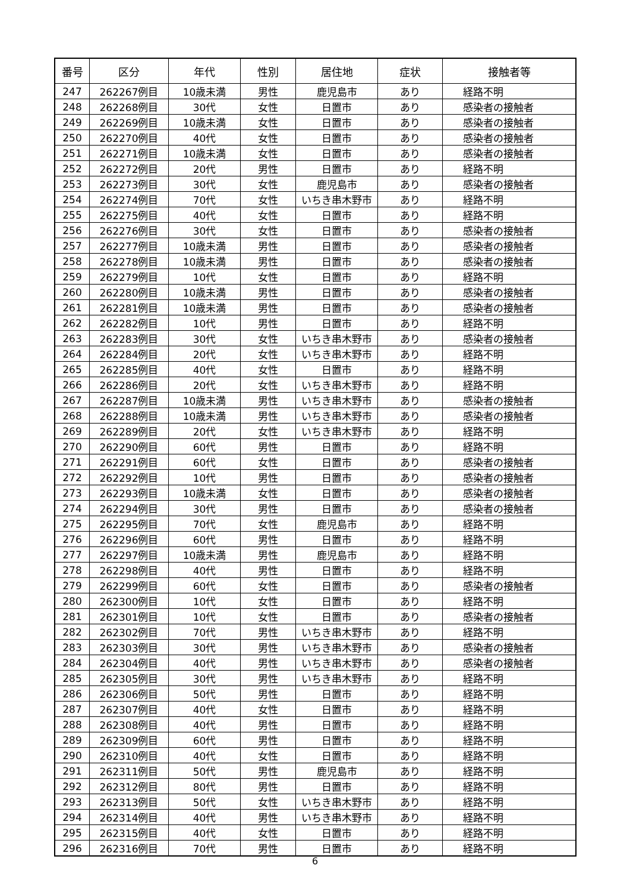| 番号 | 区分 | 年代 | 性別 | 居住地 | 症状 | 接触者等 |
| --- | --- | --- | --- | --- | --- | --- |
| 247 | 262267例目 | 10歳未満 | 男性 | 鹿児島市 | あり | 経路不明 |
| 248 | 262268例目 | 30代 | 女性 | 日置市 | あり | 感染者の接触者 |
| 249 | 262269例目 | 10歳未満 | 女性 | 日置市 | あり | 感染者の接触者 |
| 250 | 262270例目 | 40代 | 女性 | 日置市 | あり | 感染者の接触者 |
| 251 | 262271例目 | 10歳未満 | 女性 | 日置市 | あり | 感染者の接触者 |
| 252 | 262272例目 | 20代 | 男性 | 日置市 | あり | 経路不明 |
| 253 | 262273例目 | 30代 | 女性 | 鹿児島市 | あり | 感染者の接触者 |
| 254 | 262274例目 | 70代 | 女性 | いちき串木野市 | あり | 経路不明 |
| 255 | 262275例目 | 40代 | 女性 | 日置市 | あり | 経路不明 |
| 256 | 262276例目 | 30代 | 女性 | 日置市 | あり | 感染者の接触者 |
| 257 | 262277例目 | 10歳未満 | 男性 | 日置市 | あり | 感染者の接触者 |
| 258 | 262278例目 | 10歳未満 | 男性 | 日置市 | あり | 感染者の接触者 |
| 259 | 262279例目 | 10代 | 女性 | 日置市 | あり | 経路不明 |
| 260 | 262280例目 | 10歳未満 | 男性 | 日置市 | あり | 感染者の接触者 |
| 261 | 262281例目 | 10歳未満 | 男性 | 日置市 | あり | 感染者の接触者 |
| 262 | 262282例目 | 10代 | 男性 | 日置市 | あり | 経路不明 |
| 263 | 262283例目 | 30代 | 女性 | いちき串木野市 | あり | 感染者の接触者 |
| 264 | 262284例目 | 20代 | 女性 | いちき串木野市 | あり | 経路不明 |
| 265 | 262285例目 | 40代 | 女性 | 日置市 | あり | 経路不明 |
| 266 | 262286例目 | 20代 | 女性 | いちき串木野市 | あり | 経路不明 |
| 267 | 262287例目 | 10歳未満 | 男性 | いちき串木野市 | あり | 感染者の接触者 |
| 268 | 262288例目 | 10歳未満 | 男性 | いちき串木野市 | あり | 感染者の接触者 |
| 269 | 262289例目 | 20代 | 女性 | いちき串木野市 | あり | 経路不明 |
| 270 | 262290例目 | 60代 | 男性 | 日置市 | あり | 経路不明 |
| 271 | 262291例目 | 60代 | 女性 | 日置市 | あり | 感染者の接触者 |
| 272 | 262292例目 | 10代 | 男性 | 日置市 | あり | 感染者の接触者 |
| 273 | 262293例目 | 10歳未満 | 女性 | 日置市 | あり | 感染者の接触者 |
| 274 | 262294例目 | 30代 | 男性 | 日置市 | あり | 感染者の接触者 |
| 275 | 262295例目 | 70代 | 女性 | 鹿児島市 | あり | 経路不明 |
| 276 | 262296例目 | 60代 | 男性 | 日置市 | あり | 経路不明 |
| 277 | 262297例目 | 10歳未満 | 男性 | 鹿児島市 | あり | 経路不明 |
| 278 | 262298例目 | 40代 | 男性 | 日置市 | あり | 経路不明 |
| 279 | 262299例目 | 60代 | 女性 | 日置市 | あり | 感染者の接触者 |
| 280 | 262300例目 | 10代 | 女性 | 日置市 | あり | 経路不明 |
| 281 | 262301例目 | 10代 | 女性 | 日置市 | あり | 感染者の接触者 |
| 282 | 262302例目 | 70代 | 男性 | いちき串木野市 | あり | 経路不明 |
| 283 | 262303例目 | 30代 | 男性 | いちき串木野市 | あり | 感染者の接触者 |
| 284 | 262304例目 | 40代 | 男性 | いちき串木野市 | あり | 感染者の接触者 |
| 285 | 262305例目 | 30代 | 男性 | いちき串木野市 | あり | 経路不明 |
| 286 | 262306例目 | 50代 | 男性 | 日置市 | あり | 経路不明 |
| 287 | 262307例目 | 40代 | 女性 | 日置市 | あり | 経路不明 |
| 288 | 262308例目 | 40代 | 男性 | 日置市 | あり | 経路不明 |
| 289 | 262309例目 | 60代 | 男性 | 日置市 | あり | 経路不明 |
| 290 | 262310例目 | 40代 | 女性 | 日置市 | あり | 経路不明 |
| 291 | 262311例目 | 50代 | 男性 | 鹿児島市 | あり | 経路不明 |
| 292 | 262312例目 | 80代 | 男性 | 日置市 | あり | 経路不明 |
| 293 | 262313例目 | 50代 | 女性 | いちき串木野市 | あり | 経路不明 |
| 294 | 262314例目 | 40代 | 男性 | いちき串木野市 | あり | 経路不明 |
| 295 | 262315例目 | 40代 | 女性 | 日置市 | あり | 経路不明 |
| 296 | 262316例目 | 70代 | 男性 | 日置市 | あり | 経路不明 |
6